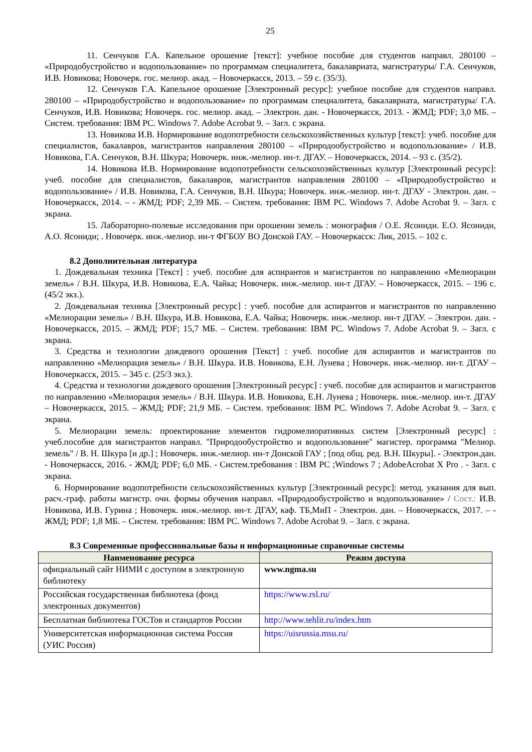25
11. Сенчуков Г.А. Капельное орошение [текст]: учебное пособие для студентов направл. 280100 – «Природобустройство и водопользование» по программам специалитета, бакалавриата, магистратуры/ Г.А. Сенчуков, И.В. Новикова; Новочерк. гос. мелиор. акад. – Новочеркасск, 2013. – 59 с. (35/3).
12. Сенчуков Г.А. Капельное орошение [Электронный ресурс]: учебное пособие для студентов направл. 280100 – «Природобустройство и водопользование» по программам специалитета, бакалавриата, магистратуры/ Г.А. Сенчуков, И.В. Новикова; Новочерк. гос. мелиор. акад. – Электрон. дан. - Новочеркасск, 2013. - ЖМД; PDF; 3,0 МБ. – Систем. требования: IBM PC. Windows 7. Adobe Acrobat 9. – Загл. с экрана.
13. Новикова И.В. Нормирование водопотребности сельскохозяйственных культур [текст]: учеб. пособие для специалистов, бакалавров, магистрантов направления 280100 – «Природообустройство и водопользование» / И.В. Новикова, Г.А. Сенчуков, В.Н. Шкура; Новочерк. инж.-мелиор. ин-т. ДГАУ. – Новочеркасск, 2014. – 93 с. (35/2).
14. Новикова И.В. Нормирование водопотребности сельскохозяйственных культур [Электронный ресурс]: учеб. пособие для специалистов, бакалавров, магистрантов направления 280100 – «Природообустройство и водопользование» / И.В. Новикова, Г.А. Сенчуков, В.Н. Шкура; Новочерк. инж.-мелиор. ин-т. ДГАУ - Электрон. дан. – Новочеркасск, 2014. – - ЖМД; PDF; 2,39 МБ. – Систем. требования: IBM PC. Windows 7. Adobe Acrobat 9. – Загл. с экрана.
15. Лабораторно-полевые исследования при орошении земель : монография / О.Е. Ясониди. Е.О. Ясониди, А.О. Ясониди; . Новочерк. инж.-мелиор. ин-т ФГБОУ ВО Донской ГАУ. – Новочеркасск: Лик, 2015. – 102 с.
8.2 Дополнительная литература
1. Дождевальная техника [Текст] : учеб. пособие для аспирантов и магистрантов по направлению «Мелиорации земель» / В.Н. Шкура, И.В. Новикова, Е.А. Чайка; Новочерк. инж.-мелиор. ин-т ДГАУ. – Новочеркасск, 2015. – 196 с. (45/2 экз.).
2. Дождевальная техника [Электронный ресурс] : учеб. пособие для аспирантов и магистрантов по направлению «Мелиорации земель» / В.Н. Шкура, И.В. Новикова, Е.А. Чайка; Новочерк. инж.-мелиор. ин-т ДГАУ. – Электрон. дан. - Новочеркасск, 2015. – ЖМД; PDF; 15,7 МБ. – Систем. требования: IBM PC. Windows 7. Adobe Acrobat 9. – Загл. с экрана.
3. Средства и технологии дождевого орошения [Текст] : учеб. пособие для аспирантов и магистрантов по направлению «Мелиорация земель» / В.Н. Шкура. И.В. Новикова, Е.Н. Лунева ; Новочерк. инж.-мелиор. ин-т. ДГАУ – Новочеркасск, 2015. – 345 с. (25/3 экз.).
4. Средства и технологии дождевого орошения [Электронный ресурс] : учеб. пособие для аспирантов и магистрантов по направлению «Мелиорация земель» / В.Н. Шкура. И.В. Новикова, Е.Н. Лунева ; Новочерк. инж.-мелиор. ин-т. ДГАУ – Новочеркасск, 2015. – ЖМД; PDF; 21,9 МБ. – Систем. требования: IBM PC. Windows 7. Adobe Acrobat 9. – Загл. с экрана.
5. Мелиорации земель: проектирование элементов гидромелиоративных систем [Электронный ресурс] : учеб.пособие для магистрантов направл. "Природообустройство и водопользование" магистер. программа "Мелиор. земель" / В. Н. Шкура [и др.] ; Новочерк. инж.-мелиор. ин-т Донской ГАУ ; [под общ. ред. В.Н. Шкуры]. - Электрон.дан. - Новочеркасск, 2016. - ЖМД; PDF; 6,0 МБ. - Систем.требования : IBM PC ;Windows 7 ; AdobeAcrobat X Pro . - Загл. с экрана.
6. Нормирование водопотребности сельскохозяйственных культур [Электронный ресурс]: метод. указания для вып. расч.-граф. работы магистр. очн. формы обучения направл. «Природообустройство и водопользование» / Сост.: И.В. Новикова, И.В. Гурина ; Новочерк. инж.-мелиор. ин-т. ДГАУ, каф. ТБ,МиП - Электрон. дан. – Новочеркасск, 2017. – - ЖМД; PDF; 1,8 МБ. – Систем. требования: IBM PC. Windows 7. Adobe Acrobat 9. – Загл. с экрана.
8.3 Современные профессиональные базы и информационные справочные системы
| Наименование ресурса | Режим доступа |
| --- | --- |
| официальный сайт НИМИ с доступом в электронную библиотеку | www.ngma.su |
| Российская государственная библиотека (фонд электронных документов) | https://www.rsl.ru/ |
| Бесплатная библиотека ГОСТов и стандартов России | http://www.tehlit.ru/index.htm |
| Университетская информационная система Россия (УИС Россия) | https://uisrussia.msu.ru/ |